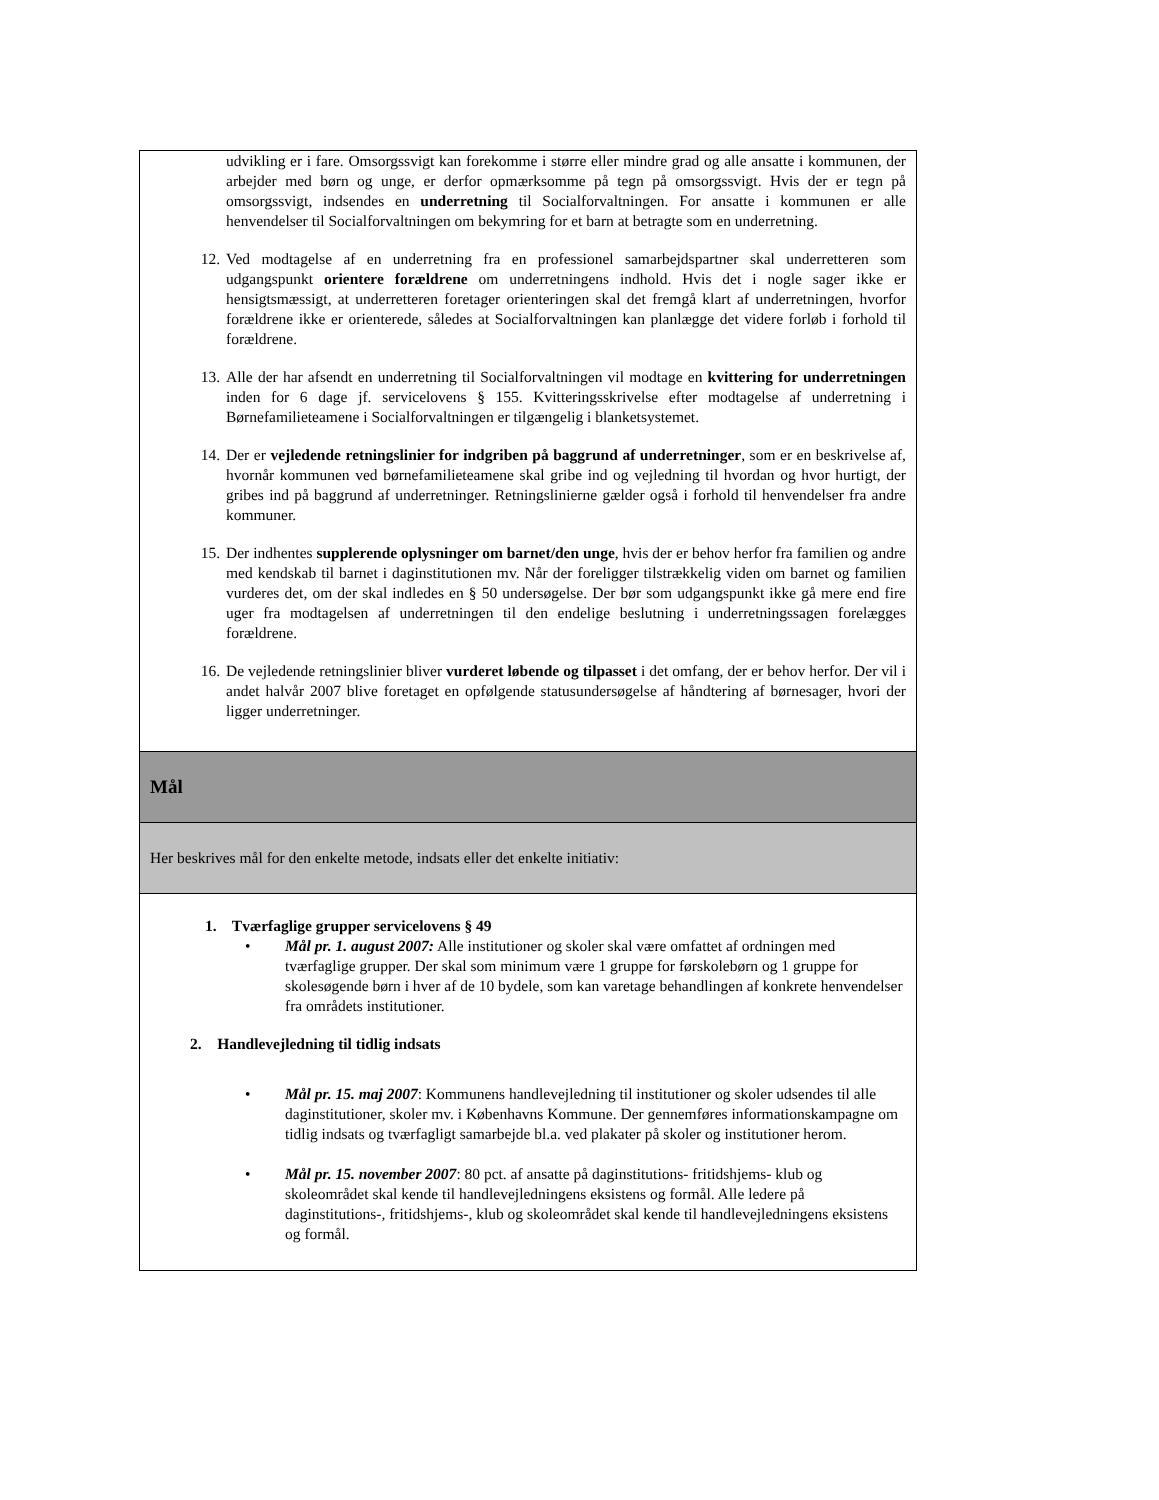| udvikling er i fare. Omsorgssvigt kan forekomme i større eller mindre grad og alle ansatte i kommunen, der arbejder med børn og unge, er derfor opmærksomme på tegn på omsorgssvigt. Hvis der er tegn på omsorgssvigt, indsendes en underretning til Socialforvaltningen. For ansatte i kommunen er alle henvendelser til Socialforvaltningen om bekymring for et barn at betragte som en underretning. 12. Ved modtagelse af en underretning fra en professionel samarbejdspartner skal underretteren som udgangspunkt orientere forældrene om underretningens indhold. Hvis det i nogle sager ikke er hensigtsmæssigt, at underretteren foretager orienteringen skal det fremgå klart af underretningen, hvorfor forældrene ikke er orienterede, således at Socialforvaltningen kan planlægge det videre forløb i forhold til forældrene. 13. Alle der har afsendt en underretning til Socialforvaltningen vil modtage en kvittering for underretningen inden for 6 dage jf. servicelovens § 155. Kvitteringsskrivelse efter modtagelse af underretning i Børnefamilieteamene i Socialforvaltningen er tilgængelig i blanketsystemet. 14. Der er vejledende retningslinier for indgriben på baggrund af underretninger , som er en beskrivelse af, hvornår kommunen ved børnefamilieteamene skal gribe ind og vejledning til hvordan og hvor hurtigt, der gribes ind på baggrund af underretninger. Retningslinierne gælder også i forhold til henvendelser fra andre kommuner. 15. Der indhentes supplerende oplysninger om barnet/den unge , hvis der er behov herfor fra familien og andre med kendskab til barnet i daginstitutionen mv. Når der foreligger tilstrækkelig viden om barnet og familien vurderes det, om der skal indledes en § 50 undersøgelse. Der bør som udgangspunkt ikke gå mere end fire uger fra modtagelsen af underretningen til den endelige beslutning i underretningssagen forelægges forældrene. 16. De vejledende retningslinier bliver vurderet løbende og tilpasset i det omfang, der er behov herfor. Der vil i andet halvår 2007 blive foretaget en opfølgende statusundersøgelse af håndtering af børnesager, hvori der ligger underretninger. |
| Mål |
| Her beskrives mål for den enkelte metode, indsats eller det enkelte initiativ: |
| 1. Tværfaglige grupper servicelovens § 49 • Mål pr. 1. august 2007: Alle institutioner og skoler skal være omfattet af ordningen med tværfaglige grupper. Der skal som minimum være 1 gruppe for førskolebørn og 1 gruppe for skolesøgende børn i hver af de 10 bydele, som kan varetage behandlingen af konkrete henvendelser fra områdets institutioner. 2. Handlevejledning til tidlig indsats • Mål pr. 15. maj 2007 : Kommunens handlevejledning til institutioner og skoler udsendes til alle daginstitutioner, skoler mv. i Københavns Kommune. Der gennemføres informationskampagne om tidlig indsats og tværfagligt samarbejde bl.a. ved plakater på skoler og institutioner herom. • Mål pr. 15. november 2007 : 80 pct. af ansatte på daginstitutions- fritidshjems- klub og skoleområdet skal kende til handlevejledningens eksistens og formål. Alle ledere på daginstitutions-, fritidshjems-, klub og skoleområdet skal kende til handlevejledningens eksistens og formål. |